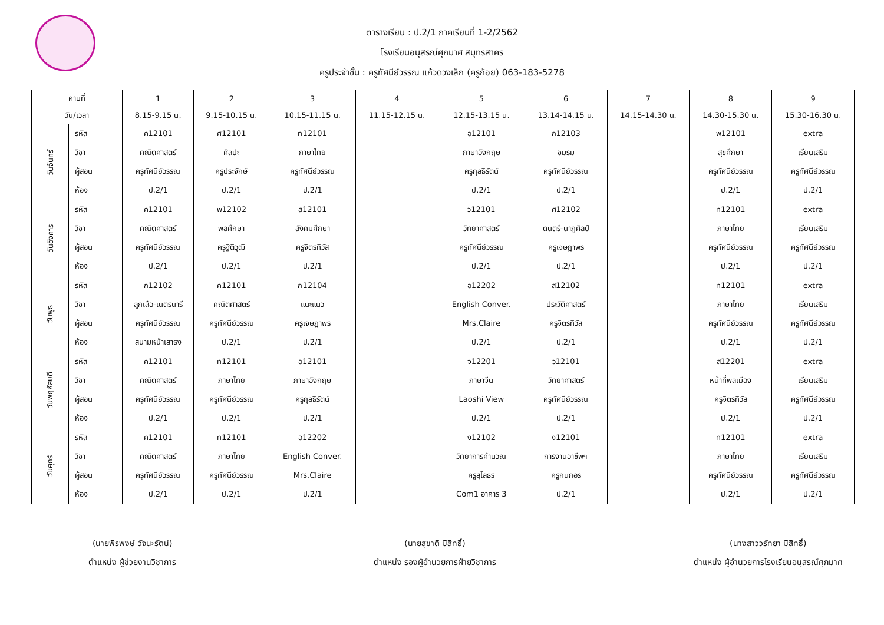ตารางเรียน : ป.2/1 ภาคเรียนที่ 1-2/2562
โรงเรียนอนุสรณ์ศุภมาศ สมุทรสาคร
ครูประจำชั้น : ครูทัศนีย์วรรณ แก้วดวงเล็ก (ครูก้อย) 063-183-5278
| คาบที่ | | 1 | 2 | 3 | 4 | 5 | 6 | 7 | 8 | 9 |
| --- | --- | --- | --- | --- | --- | --- | --- | --- | --- | --- |
| วัน/เวลา | | 8.15-9.15 น. | 9.15-10.15 น. | 10.15-11.15 น. | 11.15-12.15 น. | 12.15-13.15 น. | 13.14-14.15 น. | 14.15-14.30 น. | 14.30-15.30 น. | 15.30-16.30 น. |
| วันจันทร์ | รหัส วิชา ผู้สอน ห้อง | ค12101 คณิตศาสตร์ ครูทัศนีย์วรรณ ป.2/1 | ศ12101 ศิลปะ ครูประจักษ์ ป.2/1 | ท12101 ภาษาไทย ครูทัศนีย์วรรณ ป.2/1 | | อ12101 ภาษาอังกฤษ ครูกุลธิรัตน์ ป.2/1 | ก12103 ชมรม ครูทัศนีย์วรรณ ป.2/1 | | พ12101 สุขศึกษา ครูทัศนีย์วรรณ ป.2/1 | extra เรียนเสริม ครูทัศนีย์วรรณ ป.2/1 |
| วันอังคาร | รหัส วิชา ผู้สอน ห้อง | ค12101 คณิตศาสตร์ ครูทัศนีย์วรรณ ป.2/1 | พ12102 พลศึกษา ครูฐิติวุฒิ ป.2/1 | ส12101 สังคมศึกษา ครูจิตรทิวัส ป.2/1 | | ว12101 วิทยาศาสตร์ ครูทัศนีย์วรรณ ป.2/1 | ศ12102 ดนตรี-นาฏศิลป์ ครูเจษฎาพร ป.2/1 | | ท12101 ภาษาไทย ครูทัศนีย์วรรณ ป.2/1 | extra เรียนเสริม ครูทัศนีย์วรรณ ป.2/1 |
| วันพุธ | รหัส วิชา ผู้สอน ห้อง | ก12102 ลูกเสือ-เนตรนารี ครูทัศนีย์วรรณ สนามหน้าเสาธง | ค12101 คณิตศาสตร์ ครูทัศนีย์วรรณ ป.2/1 | ก12104 แนะแนว ครูเจษฎาพร ป.2/1 | | อ12202 English Conver. Mrs.Claire ป.2/1 | ส12102 ประวัติศาสตร์ ครูจิตรทิวัส ป.2/1 | | ท12101 ภาษาไทย ครูทัศนีย์วรรณ ป.2/1 | extra เรียนเสริม ครูทัศนีย์วรรณ ป.2/1 |
| วันพฤหัสบดี | รหัส วิชา ผู้สอน ห้อง | ค12101 คณิตศาสตร์ ครูทัศนีย์วรรณ ป.2/1 | ท12101 ภาษาไทย ครูทัศนีย์วรรณ ป.2/1 | อ12101 ภาษาอังกฤษ ครูกุลธิรัตน์ ป.2/1 | | จ12201 ภาษาจีน Laoshi View ป.2/1 | ว12101 วิทยาศาสตร์ ครูทัศนีย์วรรณ ป.2/1 | | ส12201 หน้าที่พลเมือง ครูจิตรทิวัส ป.2/1 | extra เรียนเสริม ครูทัศนีย์วรรณ ป.2/1 |
| วันศุกร์ | รหัส วิชา ผู้สอน ห้อง | ค12101 คณิตศาสตร์ ครูทัศนีย์วรรณ ป.2/1 | ท12101 ภาษาไทย ครูทัศนีย์วรรณ ป.2/1 | อ12202 English Conver. Mrs.Claire ป.2/1 | | ง12102 วิทยาการคำนวณ ครูสุโลธร Com1 อาคาร 3 | ง12101 การงานอาชีพฯ ครูกนกอร ป.2/1 | | ท12101 ภาษาไทย ครูทัศนีย์วรรณ ป.2/1 | extra เรียนเสริม ครูทัศนีย์วรรณ ป.2/1 |
(นายพีรพงษ์ วัจนะรัตน์)
ตำแหน่ง ผู้ช่วยงานวิชาการ
(นายสุชาติ มีสิทธิ์)
ตำแหน่ง รองผู้อำนวยการฝ่ายวิชาการ
(นางสาววรัทยา มีสิทธิ์)
ตำแหน่ง ผู้อำนวยการโรงเรียนอนุสรณ์ศุภมาศ